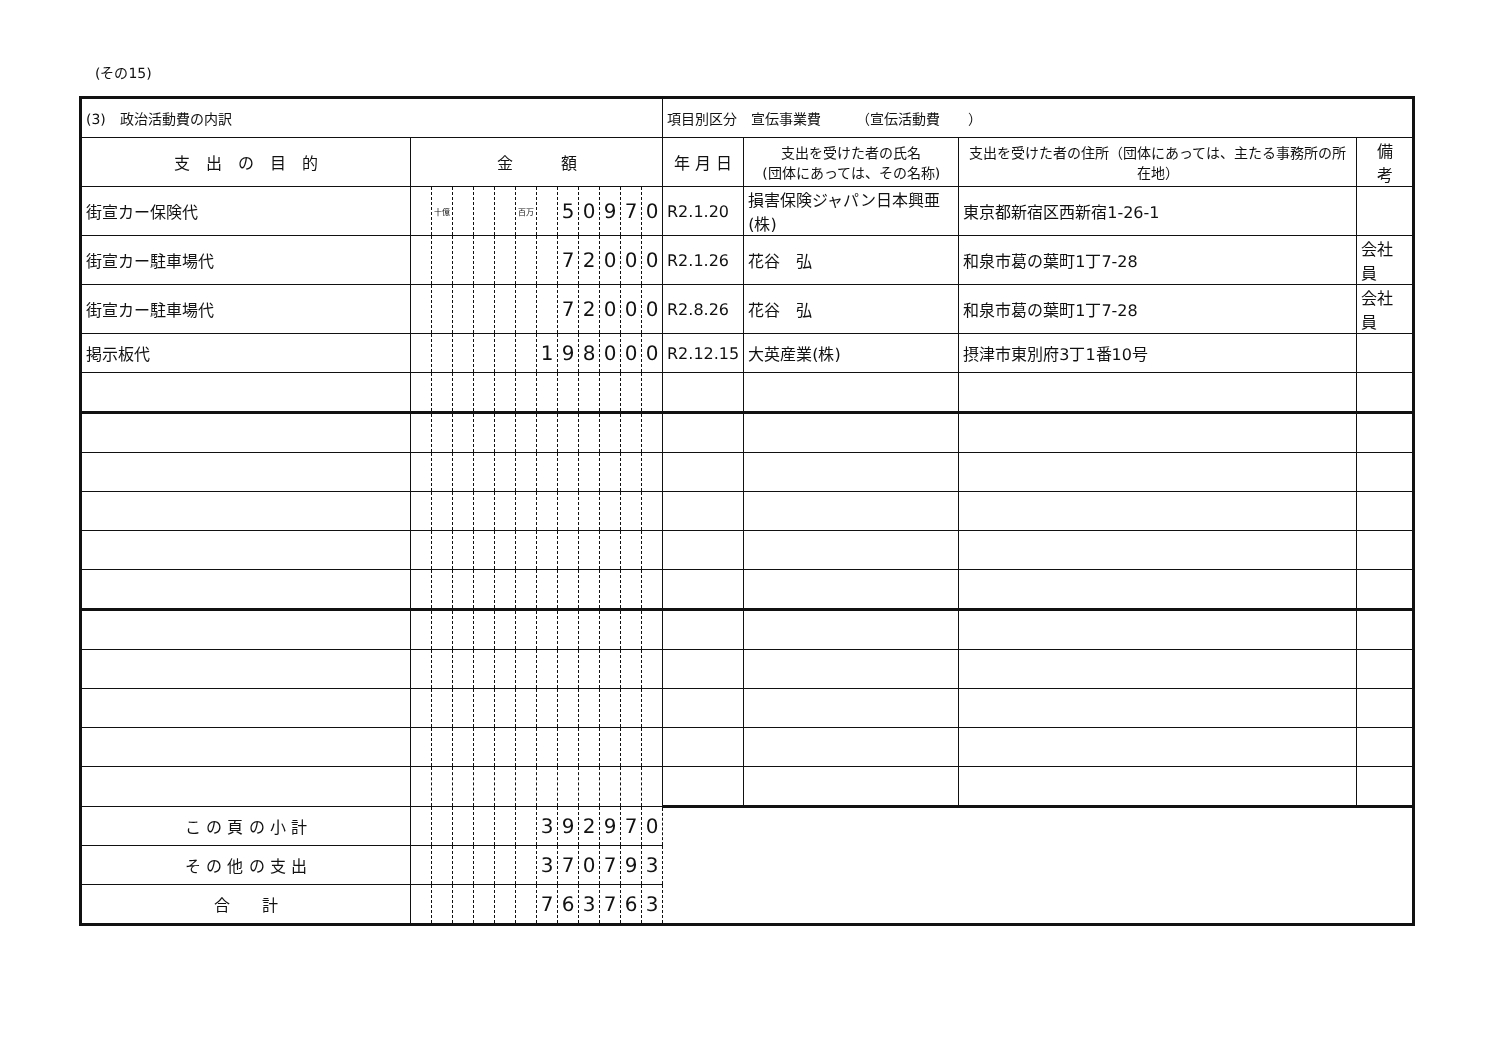(その15)
| (3) 政治活動費の内訳 | | | | | | | | | | | | | 項目別区分 宣伝事業費 （宣伝活動費 ） | | | |
| 支 出 の 目 的 | 金 額 | | | | | | | | | | | | 年 月 日 | 支出を受けた者の氏名 (団体にあっては、その名称) | 支出を受けた者の住所（団体にあっては、主たる事務所の所在地） | 備 考 |
| 街宣カー保険代 | | 十億 | | | | 百万 | | 5 | 0 | 9 | 7 | 0 | R2.1.20 | 損害保険ジャパン日本興亜(株) | 東京都新宿区西新宿1-26-1 | |
| 街宣カー駐車場代 | | | | | | | | 7 | 2 | 0 | 0 | 0 | R2.1.26 | 花谷 弘 | 和泉市葛の葉町1丁7-28 | 会社員 |
| 街宣カー駐車場代 | | | | | | | | 7 | 2 | 0 | 0 | 0 | R2.8.26 | 花谷 弘 | 和泉市葛の葉町1丁7-28 | 会社員 |
| 掲示板代 | | | | | | | 1 | 9 | 8 | 0 | 0 | 0 | R2.12.15 | 大英産業(株) | 摂津市東別府3丁1番10号 | |
| こ の 頁 の 小 計 | | | | | | | 3 | 9 | 2 | 9 | 7 | 0 | | | | |
| そ の 他 の 支 出 | | | | | | | 3 | 7 | 0 | 7 | 9 | 3 | | | | |
| 合 計 | | | | | | | 7 | 6 | 3 | 7 | 6 | 3 | | | | |